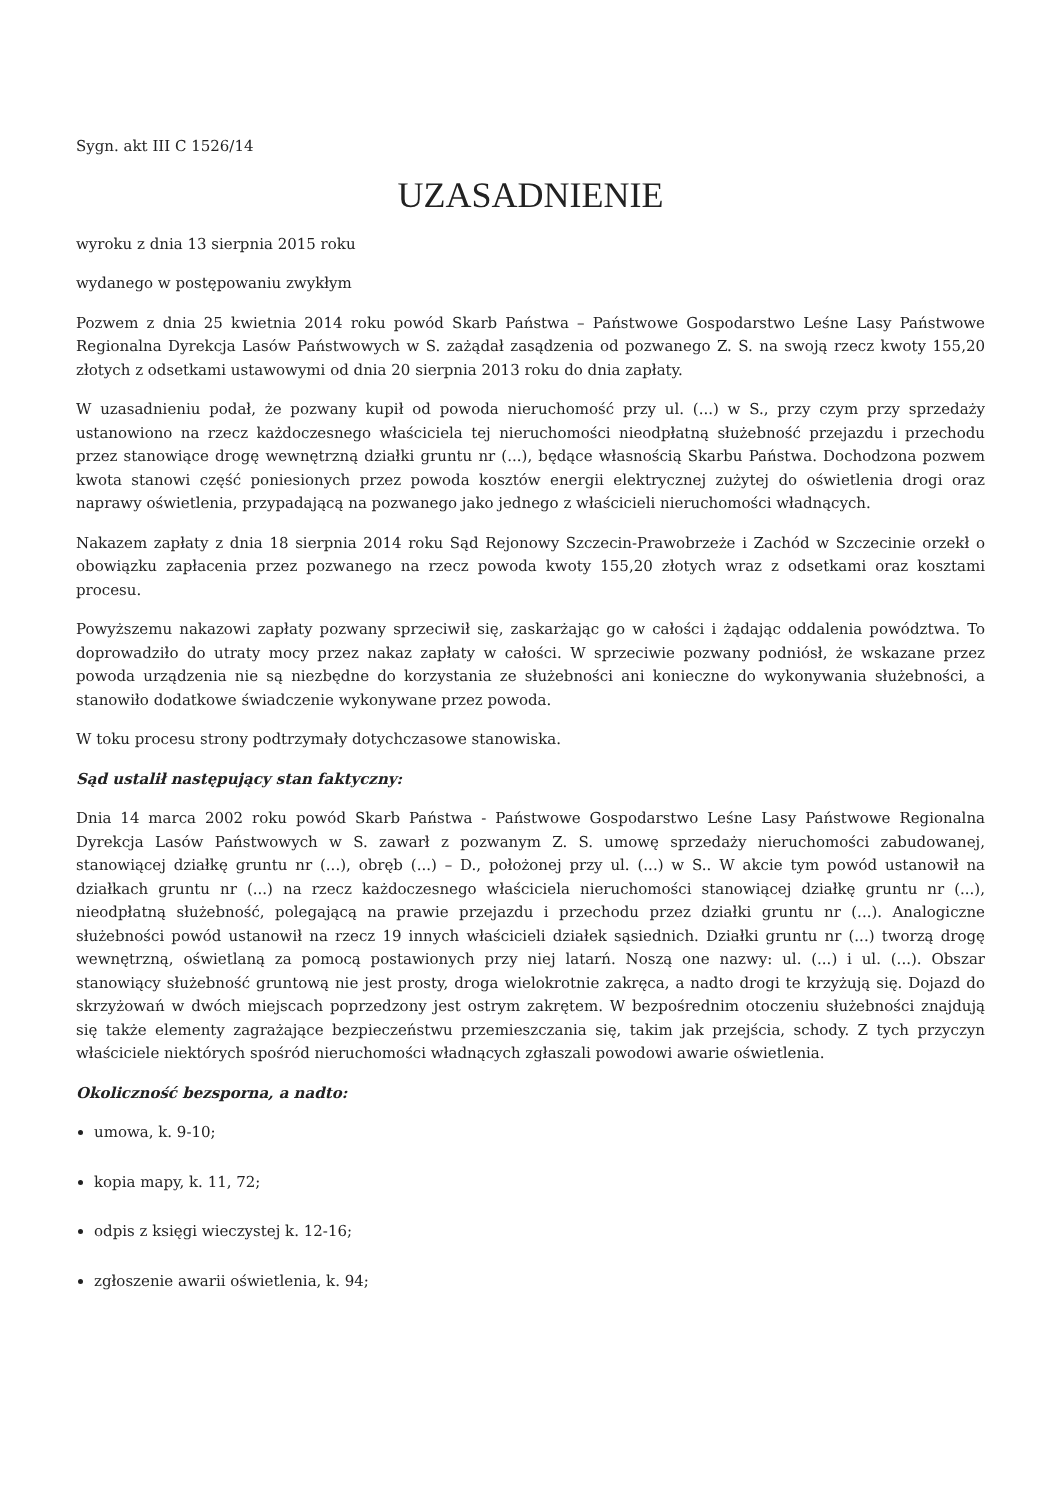Sygn. akt III C 1526/14
UZASADNIENIE
wyroku z dnia 13 sierpnia 2015 roku
wydanego w postępowaniu zwykłym
Pozwem z dnia 25 kwietnia 2014 roku powód Skarb Państwa – Państwowe Gospodarstwo Leśne Lasy Państwowe Regionalna Dyrekcja Lasów Państwowych w S. zażądał zasądzenia od pozwanego Z. S. na swoją rzecz kwoty 155,20 złotych z odsetkami ustawowymi od dnia 20 sierpnia 2013 roku do dnia zapłaty.
W uzasadnieniu podał, że pozwany kupił od powoda nieruchomość przy ul. (...) w S., przy czym przy sprzedaży ustanowiono na rzecz każdoczesnego właściciela tej nieruchomości nieodpłatną służebność przejazdu i przechodu przez stanowiące drogę wewnętrzną działki gruntu nr (...), będące własnością Skarbu Państwa. Dochodzona pozwem kwota stanowi część poniesionych przez powoda kosztów energii elektrycznej zużytej do oświetlenia drogi oraz naprawy oświetlenia, przypadającą na pozwanego jako jednego z właścicieli nieruchomości władnących.
Nakazem zapłaty z dnia 18 sierpnia 2014 roku Sąd Rejonowy Szczecin-Prawobrzeże i Zachód w Szczecinie orzekł o obowiązku zapłacenia przez pozwanego na rzecz powoda kwoty 155,20 złotych wraz z odsetkami oraz kosztami procesu.
Powyższemu nakazowi zapłaty pozwany sprzeciwił się, zaskarżając go w całości i żądając oddalenia powództwa. To doprowadziło do utraty mocy przez nakaz zapłaty w całości. W sprzeciwie pozwany podniósł, że wskazane przez powoda urządzenia nie są niezbędne do korzystania ze służebności ani konieczne do wykonywania służebności, a stanowiło dodatkowe świadczenie wykonywane przez powoda.
W toku procesu strony podtrzymały dotychczasowe stanowiska.
Sąd ustalił następujący stan faktyczny:
Dnia 14 marca 2002 roku powód Skarb Państwa - Państwowe Gospodarstwo Leśne Lasy Państwowe Regionalna Dyrekcja Lasów Państwowych w S. zawarł z pozwanym Z. S. umowę sprzedaży nieruchomości zabudowanej, stanowiącej działkę gruntu nr (...), obręb (...) – D., położonej przy ul. (...) w S.. W akcie tym powód ustanowił na działkach gruntu nr (...) na rzecz każdoczesnego właściciela nieruchomości stanowiącej działkę gruntu nr (...), nieodpłatną służebność, polegającą na prawie przejazdu i przechodu przez działki gruntu nr (...). Analogiczne służebności powód ustanowił na rzecz 19 innych właścicieli działek sąsiednich. Działki gruntu nr (...) tworzą drogę wewnętrzną, oświetlaną za pomocą postawionych przy niej latarń. Noszą one nazwy: ul. (...) i ul. (...). Obszar stanowiący służebność gruntową nie jest prosty, droga wielokrotnie zakręca, a nadto drogi te krzyżują się. Dojazd do skrzyżowań w dwóch miejscach poprzedzony jest ostrym zakrętem. W bezpośrednim otoczeniu służebności znajdują się także elementy zagrażające bezpieczeństwu przemieszczania się, takim jak przejścia, schody. Z tych przyczyn właściciele niektórych spośród nieruchomości władnących zgłaszali powodowi awarie oświetlenia.
Okoliczność bezsporna, a nadto:
umowa, k. 9-10;
kopia mapy, k. 11, 72;
odpis z księgi wieczystej k. 12-16;
zgłoszenie awarii oświetlenia, k. 94;